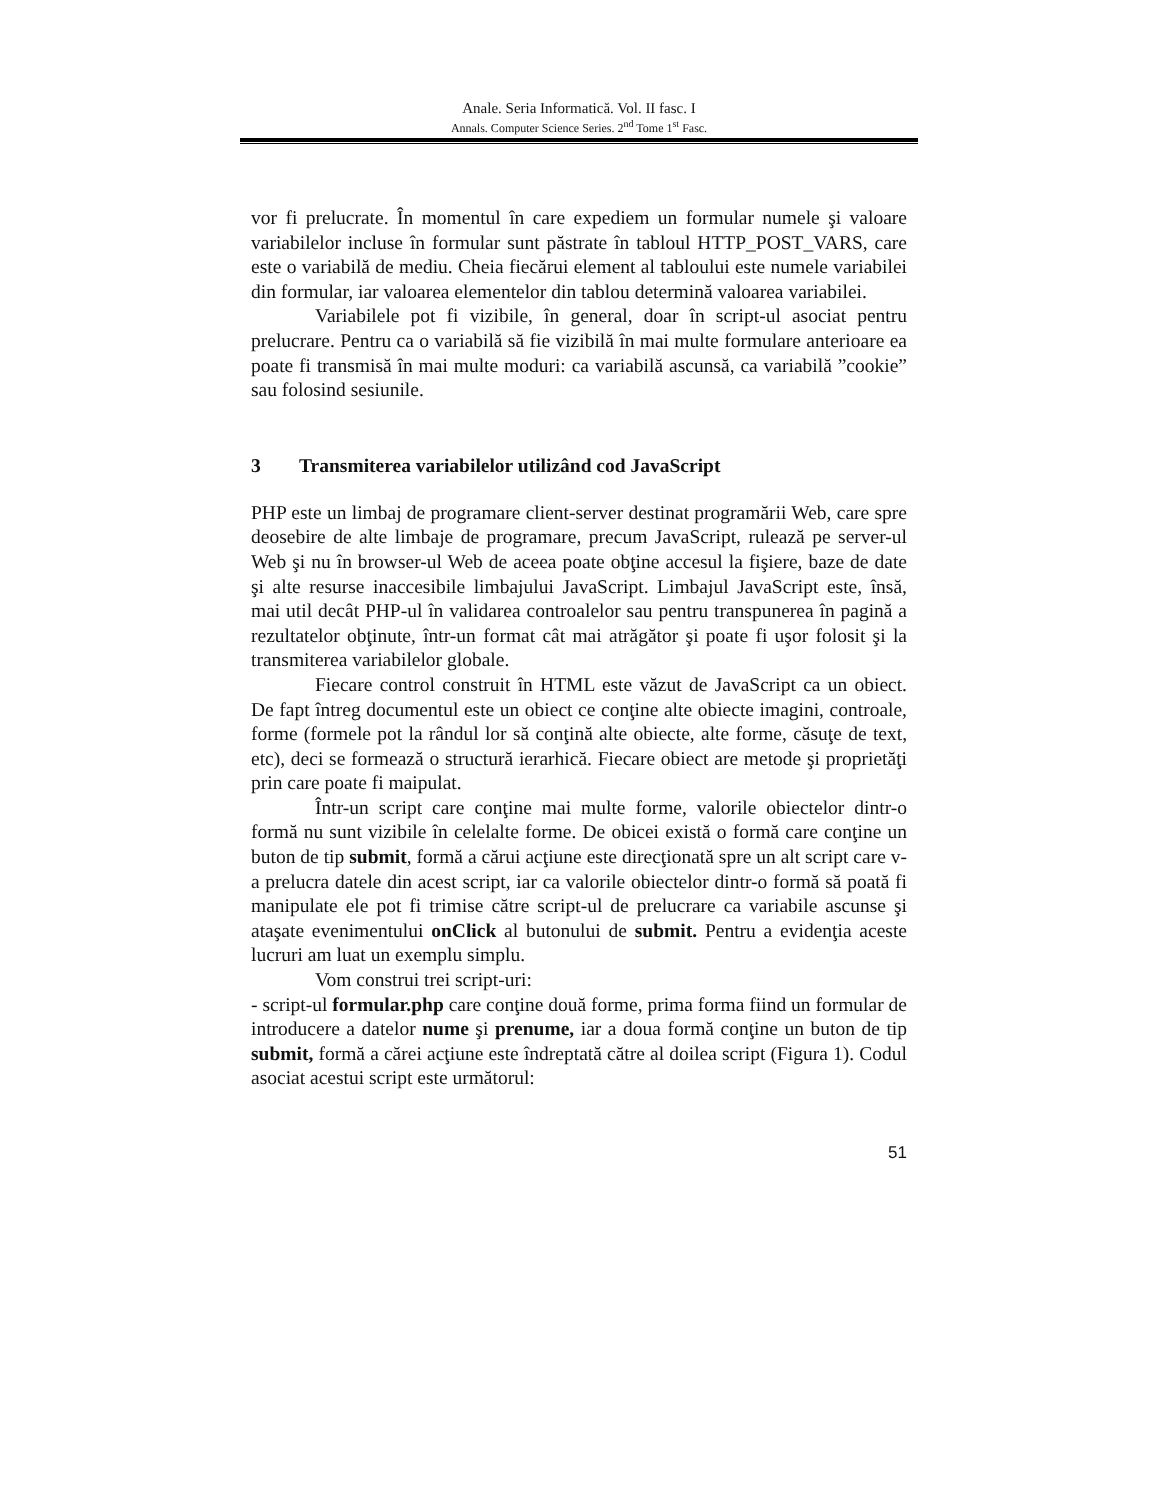Anale. Seria Informatică. Vol. II fasc. I
Annals. Computer Science Series. 2<sup>nd</sup> Tome 1<sup>st</sup> Fasc.
vor fi prelucrate. În momentul în care expediem un formular numele şi valoare variabilelor incluse în formular sunt păstrate în tabloul HTTP_POST_VARS, care este o variabilă de mediu. Cheia fiecărui element al tabloului este numele variabilei din formular, iar valoarea elementelor din tablou determină valoarea variabilei.
Variabilele pot fi vizibile, în general, doar în script-ul asociat pentru prelucrare. Pentru ca o variabilă să fie vizibilă în mai multe formulare anterioare ea poate fi transmisă în mai multe moduri: ca variabilă ascunsă, ca variabilă ”cookie” sau folosind sesiunile.
3 Transmiterea variabilelor utilizând cod JavaScript
PHP este un limbaj de programare client-server destinat programării Web, care spre deosebire de alte limbaje de programare, precum JavaScript, rulează pe server-ul Web şi nu în browser-ul Web de aceea poate obţine accesul la fişiere, baze de date şi alte resurse inaccesibile limbajului JavaScript. Limbajul JavaScript este, însă, mai util decât PHP-ul în validarea controalelor sau pentru transpunerea în pagină a rezultatelor obţinute, într-un format cât mai atrăgător şi poate fi uşor folosit şi la transmiterea variabilelor globale.
Fiecare control construit în HTML este văzut de JavaScript ca un obiect. De fapt întreg documentul este un obiect ce conţine alte obiecte imagini, controale, forme (formele pot la rândul lor să conţină alte obiecte, alte forme, căsuţe de text, etc), deci se formează o structură ierarhică. Fiecare obiect are metode şi proprietăţi prin care poate fi maipulat.
Într-un script care conţine mai multe forme, valorile obiectelor dintr-o formă nu sunt vizibile în celelalte forme. De obicei există o formă care conţine un buton de tip submit, formă a cărui acţiune este direcţionată spre un alt script care v-a prelucra datele din acest script, iar ca valorile obiectelor dintr-o formă să poată fi manipulate ele pot fi trimise către script-ul de prelucrare ca variabile ascunse şi ataşate evenimentului onClick al butonului de submit. Pentru a evidenţia aceste lucruri am luat un exemplu simplu.
Vom construi trei script-uri:
- script-ul formular.php care conţine două forme, prima forma fiind un formular de introducere a datelor nume şi prenume, iar a doua formă conţine un buton de tip submit, formă a cărei acţiune este îndreptată către al doilea script (Figura 1). Codul asociat acestui script este următorul:
51